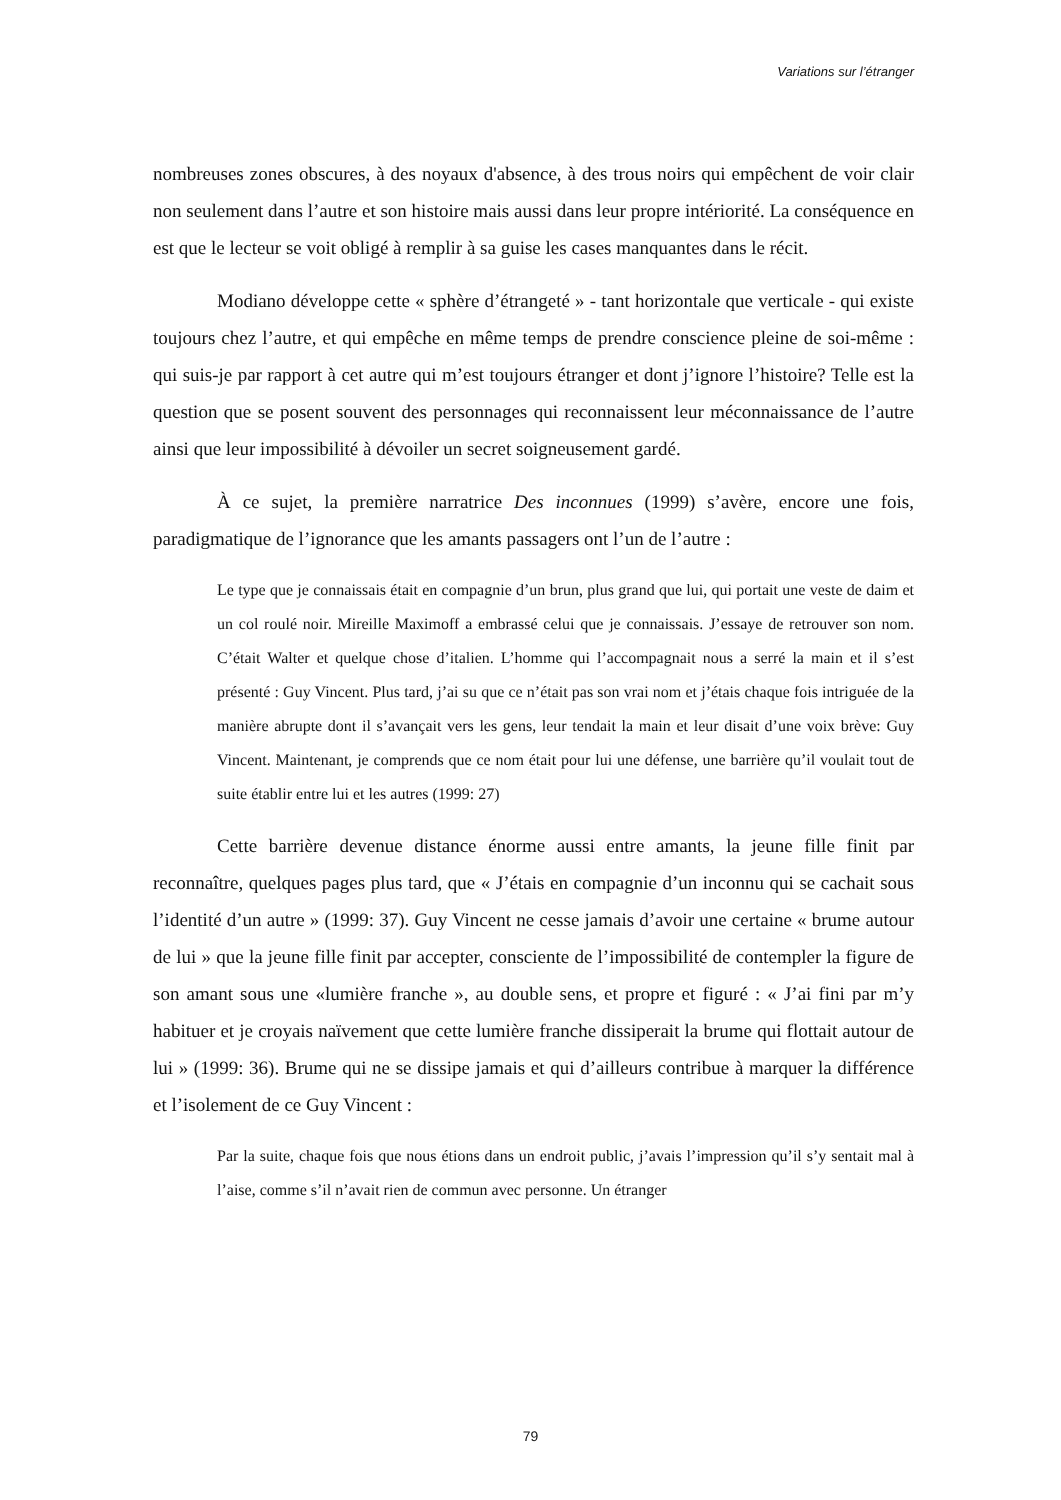Variations sur l’étranger
nombreuses zones obscures, à des noyaux d'absence, à des trous noirs qui empêchent de voir clair non seulement dans l’autre et son histoire mais aussi dans leur propre intériorité. La conséquence en est que le lecteur se voit obligé à remplir à sa guise les cases manquantes dans le récit.
Modiano développe cette « sphère d’étrangeté » - tant horizontale que verticale - qui existe toujours chez l’autre, et qui empêche en même temps de prendre conscience pleine de soi-même : qui suis-je par rapport à cet autre qui m’est toujours étranger et dont j’ignore l’histoire? Telle est la question que se posent souvent des personnages qui reconnaissent leur méconnaissance de l’autre ainsi que leur impossibilité à dévoiler un secret soigneusement gardé.
À ce sujet, la première narratrice Des inconnues (1999) s’avère, encore une fois, paradigmatique de l’ignorance que les amants passagers ont l’un de l’autre :
Le type que je connaissais était en compagnie d’un brun, plus grand que lui, qui portait une veste de daim et un col roulé noir. Mireille Maximoff a embrassé celui que je connaissais. J’essaye de retrouver son nom. C’était Walter et quelque chose d’italien. L’homme qui l’accompagnait nous a serré la main et il s’est présenté : Guy Vincent. Plus tard, j’ai su que ce n’était pas son vrai nom et j’étais chaque fois intriguée de la manière abrupte dont il s’avançait vers les gens, leur tendait la main et leur disait d’une voix brève: Guy Vincent. Maintenant, je comprends que ce nom était pour lui une défense, une barrière qu’il voulait tout de suite établir entre lui et les autres (1999: 27)
Cette barrière devenue distance énorme aussi entre amants, la jeune fille finit par reconnaître, quelques pages plus tard, que « J’étais en compagnie d’un inconnu qui se cachait sous l’identité d’un autre » (1999: 37). Guy Vincent ne cesse jamais d’avoir une certaine « brume autour de lui » que la jeune fille finit par accepter, consciente de l’impossibilité de contempler la figure de son amant sous une «lumière franche », au double sens, et propre et figuré : « J’ai fini par m’y habituer et je croyais naïvement que cette lumière franche dissiperait la brume qui flottait autour de lui » (1999: 36). Brume qui ne se dissipe jamais et qui d’ailleurs contribue à marquer la différence et l’isolement de ce Guy Vincent :
Par la suite, chaque fois que nous étions dans un endroit public, j’avais l’impression qu’il s’y sentait mal à l’aise, comme s’il n’avait rien de commun avec personne. Un étranger
79